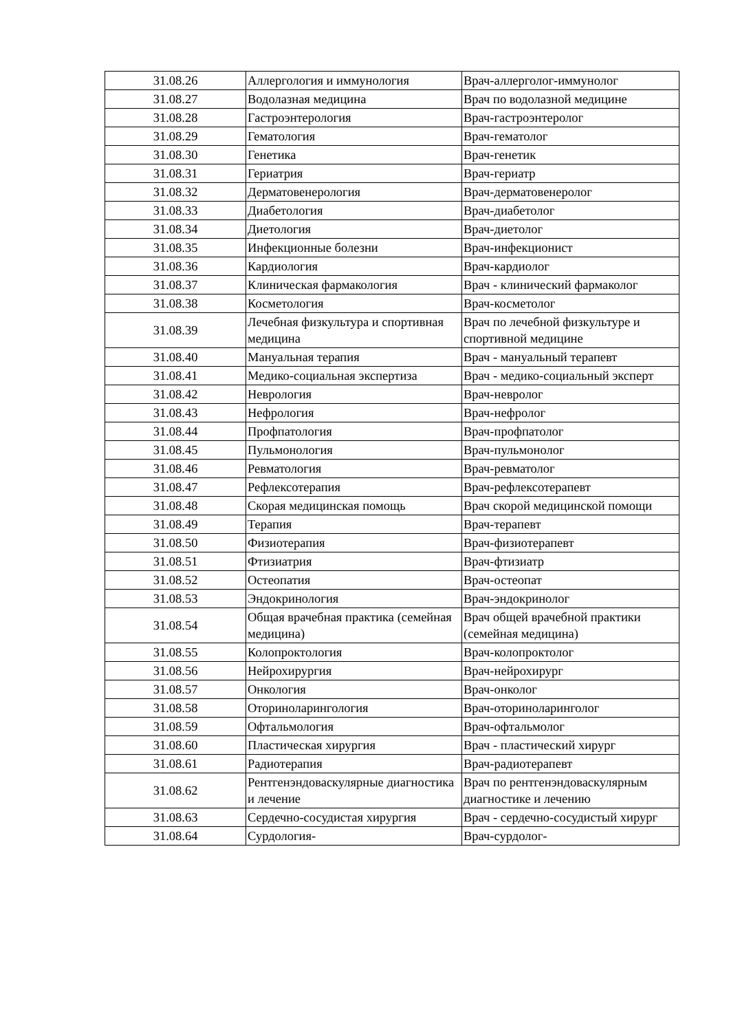| 31.08.26 | Аллергология и иммунология | Врач-аллерголог-иммунолог |
| 31.08.27 | Водолазная медицина | Врач по водолазной медицине |
| 31.08.28 | Гастроэнтерология | Врач-гастроэнтеролог |
| 31.08.29 | Гематология | Врач-гематолог |
| 31.08.30 | Генетика | Врач-генетик |
| 31.08.31 | Гериатрия | Врач-гериатр |
| 31.08.32 | Дерматовенерология | Врач-дерматовенеролог |
| 31.08.33 | Диабетология | Врач-диабетолог |
| 31.08.34 | Диетология | Врач-диетолог |
| 31.08.35 | Инфекционные болезни | Врач-инфекционист |
| 31.08.36 | Кардиология | Врач-кардиолог |
| 31.08.37 | Клиническая фармакология | Врач - клинический фармаколог |
| 31.08.38 | Косметология | Врач-косметолог |
| 31.08.39 | Лечебная физкультура и спортивная медицина | Врач по лечебной физкультуре и спортивной медицине |
| 31.08.40 | Мануальная терапия | Врач - мануальный терапевт |
| 31.08.41 | Медико-социальная экспертиза | Врач - медико-социальный эксперт |
| 31.08.42 | Неврология | Врач-невролог |
| 31.08.43 | Нефрология | Врач-нефролог |
| 31.08.44 | Профпатология | Врач-профпатолог |
| 31.08.45 | Пульмонология | Врач-пульмонолог |
| 31.08.46 | Ревматология | Врач-ревматолог |
| 31.08.47 | Рефлексотерапия | Врач-рефлексотерапевт |
| 31.08.48 | Скорая медицинская помощь | Врач скорой медицинской помощи |
| 31.08.49 | Терапия | Врач-терапевт |
| 31.08.50 | Физиотерапия | Врач-физиотерапевт |
| 31.08.51 | Фтизиатрия | Врач-фтизиатр |
| 31.08.52 | Остеопатия | Врач-остеопат |
| 31.08.53 | Эндокринология | Врач-эндокринолог |
| 31.08.54 | Общая врачебная практика (семейная медицина) | Врач общей врачебной практики (семейная медицина) |
| 31.08.55 | Колопроктология | Врач-колопроктолог |
| 31.08.56 | Нейрохирургия | Врач-нейрохирург |
| 31.08.57 | Онкология | Врач-онколог |
| 31.08.58 | Оториноларингология | Врач-оториноларинголог |
| 31.08.59 | Офтальмология | Врач-офтальмолог |
| 31.08.60 | Пластическая хирургия | Врач - пластический хирург |
| 31.08.61 | Радиотерапия | Врач-радиотерапевт |
| 31.08.62 | Рентгенэндоваскулярные диагностика и лечение | Врач по рентгенэндоваскулярным диагностике и лечению |
| 31.08.63 | Сердечно-сосудистая хирургия | Врач - сердечно-сосудистый хирург |
| 31.08.64 | Сурдология- | Врач-сурдолог- |